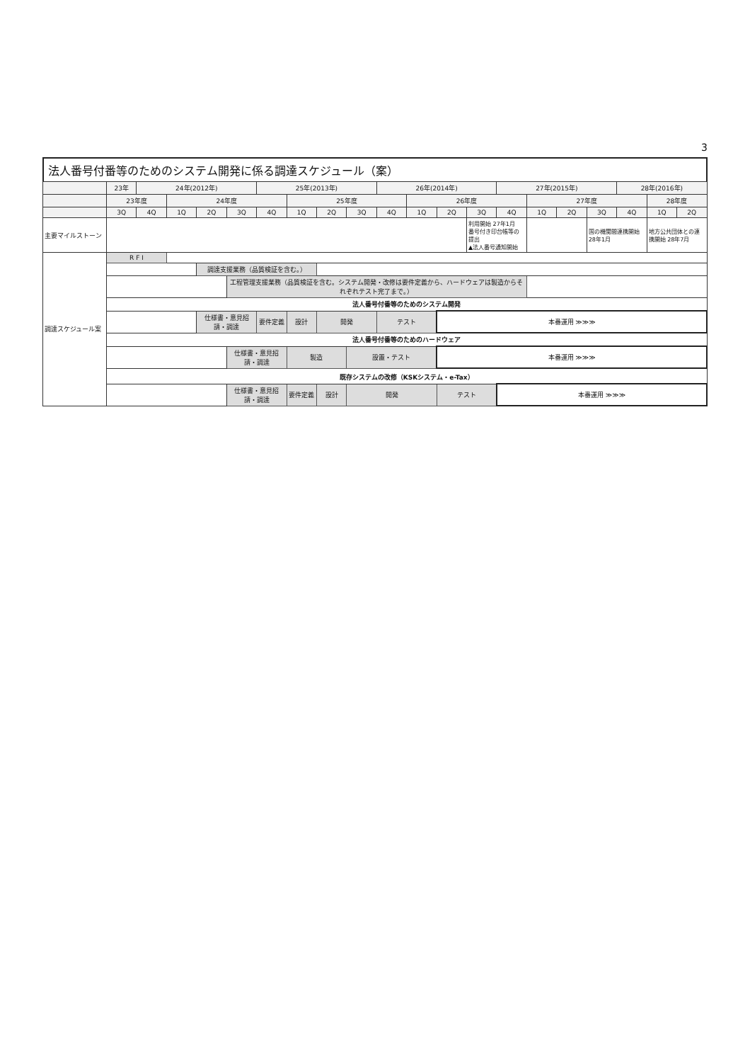3
法人番号付番等のためのシステム開発に係る調達スケジュール（案）
| | 23年 | 24年(2012年) | | | | 25年(2013年) | | | | 26年(2014年) | | | | 27年(2015年) | | | | 28年(2016年) | | |
| --- | --- | --- | --- | --- | --- | --- | --- | --- | --- | --- | --- | --- | --- | --- | --- | --- | --- | --- | --- | --- |
| | 23年度 | | 24年度 | | | | 25年度 | | | | 26年度 | | | | 27年度 | | | | 28年度 | |
| | 3Q | 4Q | 1Q | 2Q | 3Q | 4Q | 1Q | 2Q | 3Q | 4Q | 1Q | 2Q | 3Q | 4Q | 1Q | 2Q | 3Q | 4Q | 1Q | 2Q |
| 主要マイルストーン | | | | | | | | | | | | | 利用開始 27年1月 番号付き印台帳等の提出 ▲法人番号通知開始 | | | | 国の機関間連携開始 28年1月 | | 地方公共団体との連携開始 28年7月 | |
| 調達スケジュール案 | R F I | | | | | | | | | | | | | | | | | | | |
| | | | | 調達支援業務（品質検証を含む。） | | | | | | | | | | | | | | | | |
| | | | | | 工程管理支援業務（品質検証を含む。システム開発・改修は要件定義から、ハードウェアは製造からそれぞれテスト完了まで。） | | | | | | | | | | | | | | | |
| | 法人番号付番等のためのシステム開発 | | | | | | | | | | | | | | | | | | | |
| | | | | 仕様書・意見招請・調達 | | 要件定義 | 設計 | 開発 | | テスト | | 本番運用 ≫≫≫ | | | | | | | | |
| | 法人番号付番等のためのハードウェア | | | | | | | | | | | | | | | | | | | |
| | | | | | 仕様書・意見招請・調達 | | 製造 | | 設置・テスト | | | 本番運用 ≫≫≫ | | | | | | | | |
| | 既存システムの改修（KSKシステム・e-Tax） | | | | | | | | | | | | | | | | | | | |
| | | | | | 仕様書・意見招請・調達 | | 要件定義 | 設計 | 開発 | | | テスト | | 本番運用 ≫≫≫ | | | | | | |